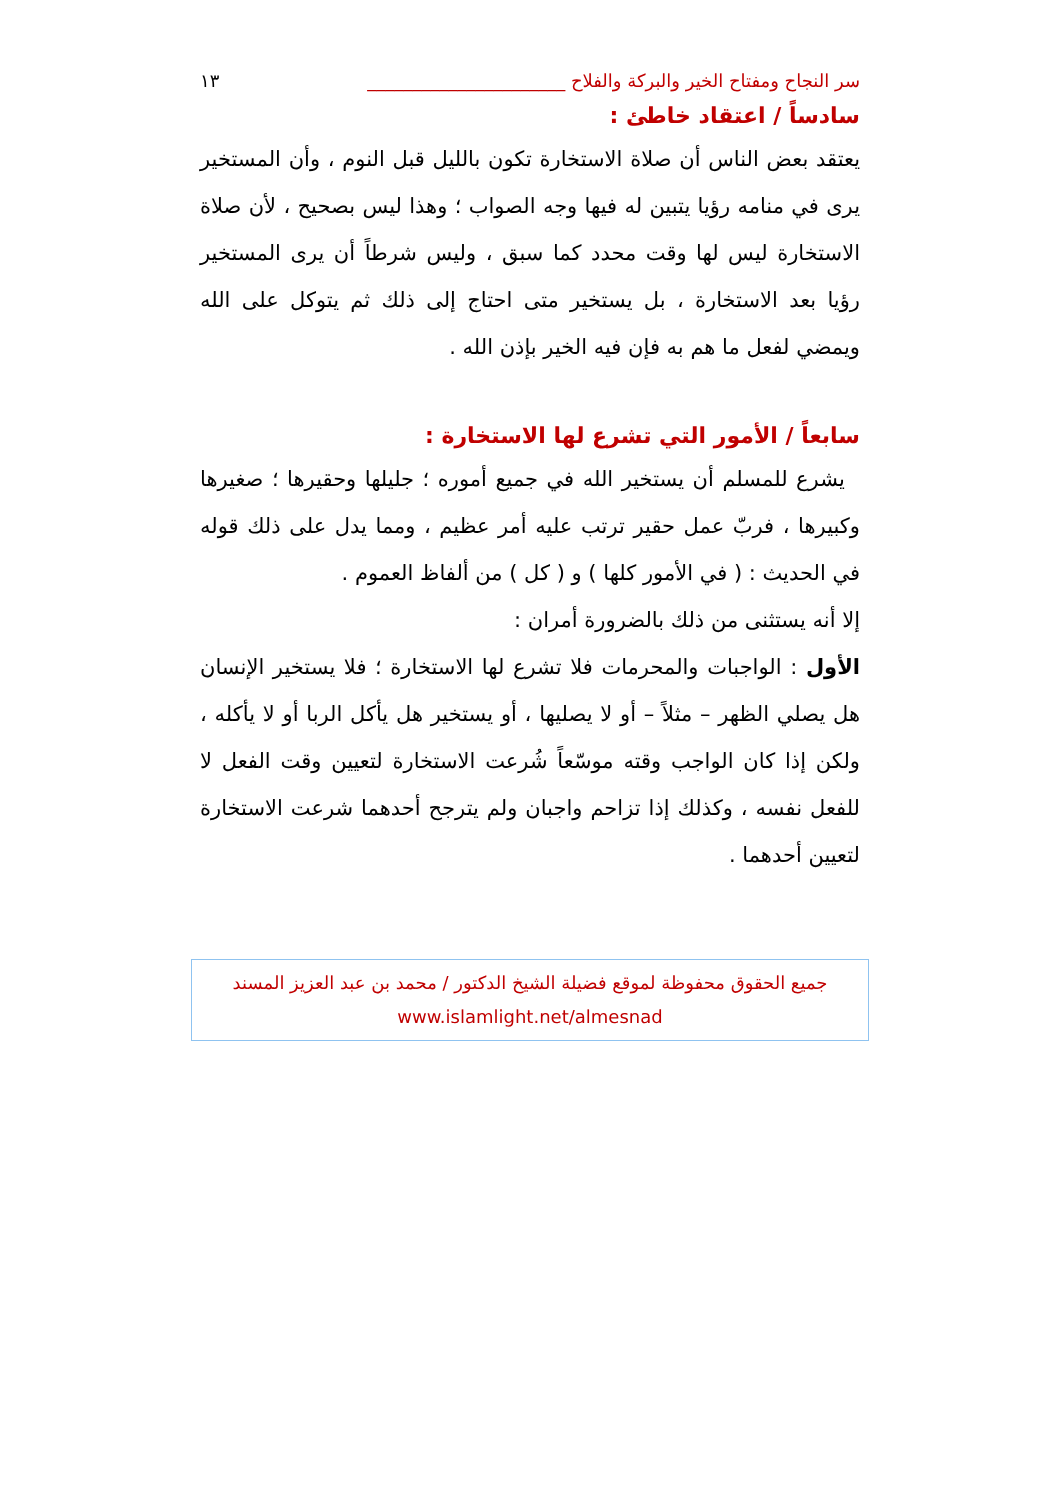سر النجاح ومفتاح الخير والبركة والفلاح ______________________ ١٣
سادساً / اعتقاد خاطئ :
يعتقد بعض الناس أن صلاة الاستخارة تكون بالليل قبل النوم ، وأن المستخير يرى في منامه رؤيا يتبين له فيها وجه الصواب ؛ وهذا ليس بصحيح ، لأن صلاة الاستخارة ليس لها وقت محدد كما سبق ، وليس شرطاً أن يرى المستخير رؤيا بعد الاستخارة ، بل يستخير متى احتاج إلى ذلك ثم يتوكل على الله ويمضي لفعل ما هم به فإن فيه الخير بإذن الله .
سابعاً / الأمور التي تشرع لها الاستخارة :
يشرع للمسلم أن يستخير الله في جميع أموره ؛ جليلها وحقيرها ؛ صغيرها وكبيرها ، فربّ عمل حقير ترتب عليه أمر عظيم ، ومما يدل على ذلك قوله في الحديث : ( في الأمور كلها ) و ( كل ) من ألفاظ العموم .
إلا أنه يستثنى من ذلك بالضرورة أمران :
الأول : الواجبات والمحرمات فلا تشرع لها الاستخارة ؛ فلا يستخير الإنسان هل يصلي الظهر – مثلاً – أو لا يصليها ، أو يستخير هل يأكل الربا أو لا يأكله ، ولكن إذا كان الواجب وقته موسّعاً شُرعت الاستخارة لتعيين وقت الفعل لا للفعل نفسه ، وكذلك إذا تزاحم واجبان ولم يترجح أحدهما شرعت الاستخارة لتعيين أحدهما .
جميع الحقوق محفوظة لموقع فضيلة الشيخ الدكتور / محمد بن عبد العزيز المسند
www.islamlight.net/almesnad